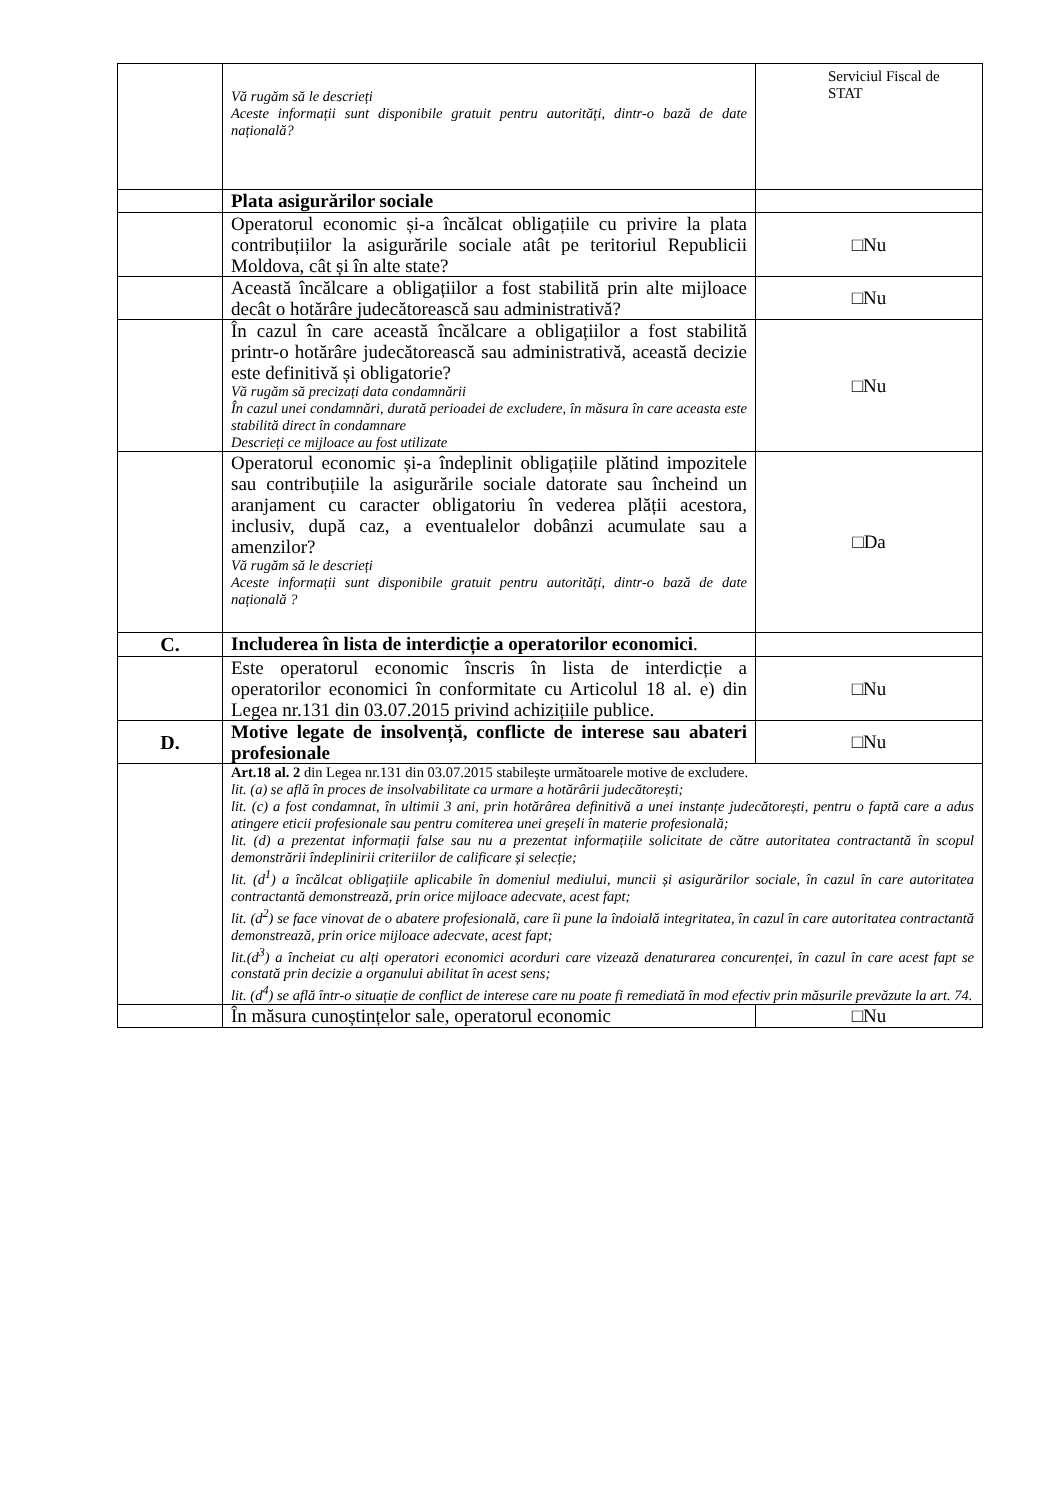| | Vă rugăm să le descrieți Aceste informații sunt disponibile gratuit pentru autorități, dintr-o bază de date națională? | Serviciul Fiscal de STAT |
| | Plata asigurărilor sociale | |
| | Operatorul economic și-a încălcat obligațiile cu privire la plata contribuțiilor la asigurările sociale atât pe teritoriul Republicii Moldova, cât și în alte state? | □Nu |
| | Această încălcare a obligațiilor a fost stabilită prin alte mijloace decât o hotărâre judecătorească sau administrativă? | □Nu |
| | În cazul în care această încălcare a obligațiilor a fost stabilită printr-o hotărâre judecătorească sau administrativă, această decizie este definitivă și obligatorie? Vă rugăm să precizați data condamnării În cazul unei condamnări, durată perioadei de excludere, în măsura în care aceasta este stabilită direct în condamnare Descrieți ce mijloace au fost utilizate | □Nu |
| | Operatorul economic și-a îndeplinit obligațiile plătind impozitele sau contribuțiile la asigurările sociale datorate sau încheind un aranjament cu caracter obligatoriu în vederea plății acestora, inclusiv, după caz, a eventualelor dobânzi acumulate sau a amenzilor? Vă rugăm să le descrieți Aceste informații sunt disponibile gratuit pentru autorități, dintr-o bază de date națională ? | □Da |
| C. | Includerea în lista de interdicție a operatorilor economici . | |
| | Este operatorul economic înscris în lista de interdicție a operatorilor economici în conformitate cu Articolul 18 al. e) din Legea nr.131 din 03.07.2015 privind achizițiile publice. | □Nu |
| D. | Motive legate de insolvență, conflicte de interese sau abateri profesionale | □Nu |
| | Art.18 al. 2 din Legea nr.131 din 03.07.2015 stabilește următoarele motive de excludere. lit. (a) se află în proces de insolvabilitate ca urmare a hotărârii judecătorești; lit. (c) a fost condamnat, în ultimii 3 ani, prin hotărârea definitivă a unei instanțe judecătorești, pentru o faptă care a adus atingere eticii profesionale sau pentru comiterea unei greșeli în materie profesională; lit. (d) a prezentat informații false sau nu a prezentat informațiile solicitate de către autoritatea contractantă în scopul demonstrării îndeplinirii criteriilor de calificare și selecție; lit. (d<sup>1</sup>) a încălcat obligațiile aplicabile în domeniul mediului, muncii și asigurărilor sociale, în cazul în care autoritatea contractantă demonstrează, prin orice mijloace adecvate, acest fapt; lit. (d<sup>2</sup>) se face vinovat de o abatere profesională, care îi pune la îndoială integritatea, în cazul în care autoritatea contractantă demonstrează, prin orice mijloace adecvate, acest fapt; lit.(d<sup>3</sup>) a încheiat cu alți operatori economici acorduri care vizează denaturarea concurenței, în cazul în care acest fapt se constată prin decizie a organului abilitat în acest sens; lit. (d<sup>4</sup>) se află într-o situație de conflict de interese care nu poate fi remediată în mod efectiv prin măsurile prevăzute la art. 74. | |
| | În măsura cunoștințelor sale, operatorul economic | □Nu |